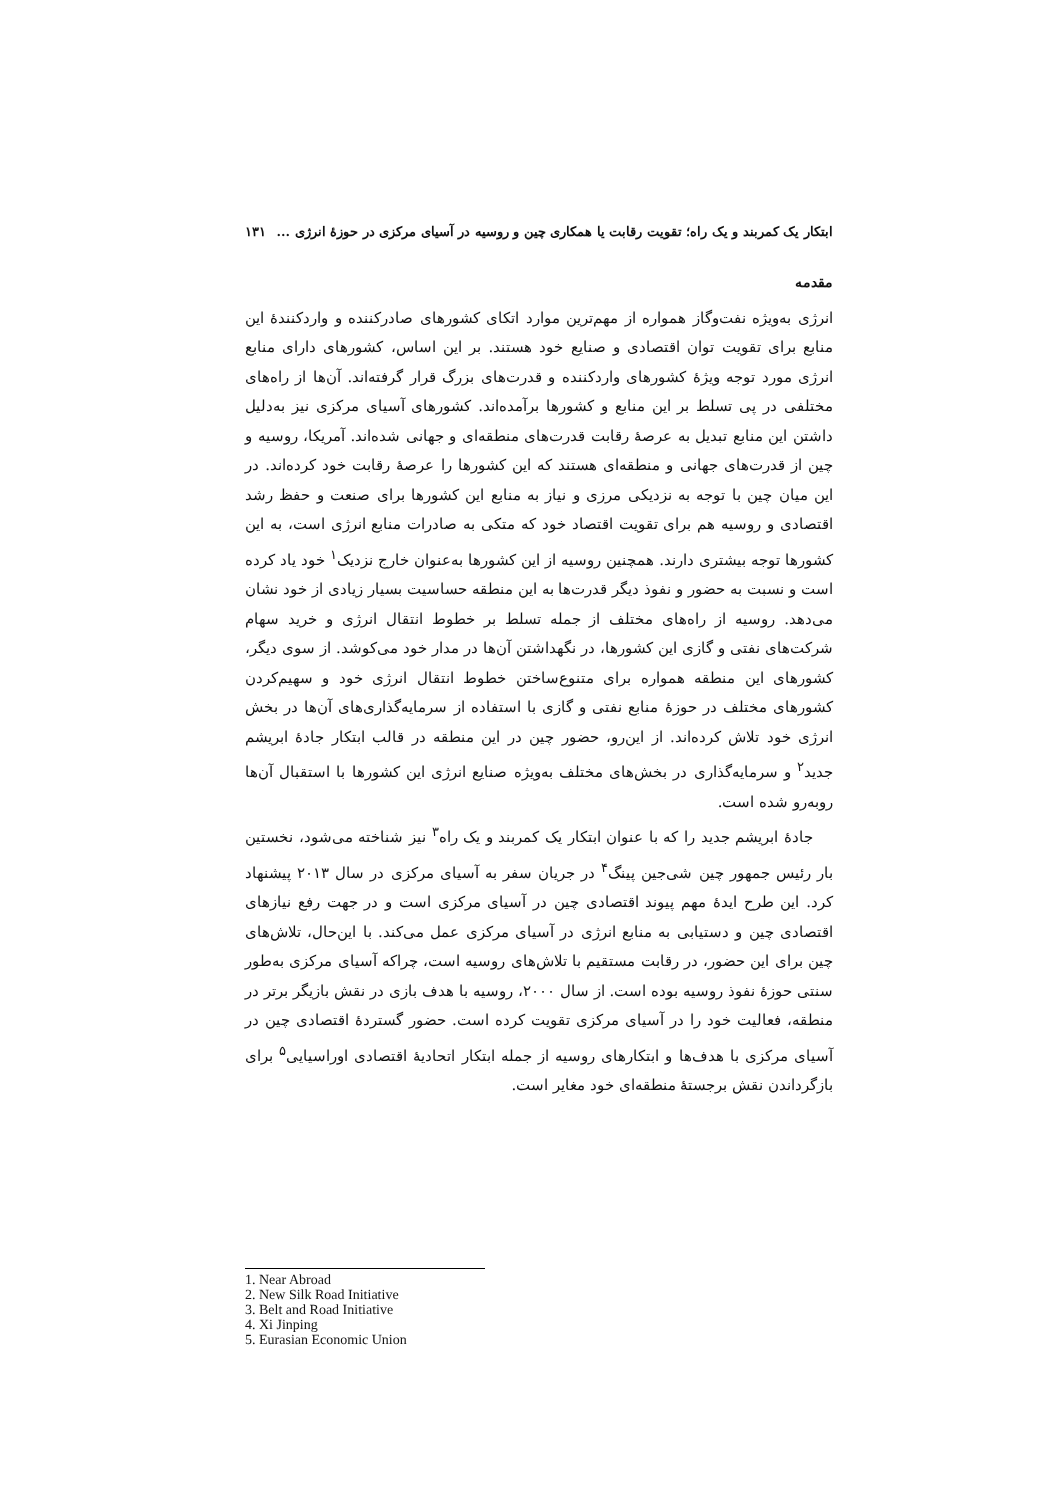ابتکار یک کمربند و یک راه؛ تقویت رقابت یا همکاری چین و روسیه در آسیای مرکزی در حوزهٔ انرژی ... ۱۳۱
مقدمه
انرژی به‌ویژه نفت‌وگاز همواره از مهم‌ترین موارد اتکای کشورهای صادرکننده و واردکنندهٔ این منابع برای تقویت توان اقتصادی و صنایع خود هستند. بر این اساس، کشورهای دارای منابع انرژی مورد توجه ویژهٔ کشورهای واردکننده و قدرت‌های بزرگ قرار گرفته‌اند. آن‌ها از راه‌های مختلفی در پی تسلط بر این منابع و کشورها برآمده‌اند. کشورهای آسیای مرکزی نیز به‌دلیل داشتن این منابع تبدیل به عرصهٔ رقابت قدرت‌های منطقه‌ای و جهانی شده‌اند. آمریکا، روسیه و چین از قدرت‌های جهانی و منطقه‌ای هستند که این کشورها را عرصهٔ رقابت خود کرده‌اند. در این میان چین با توجه به نزدیکی مرزی و نیاز به منابع این کشورها برای صنعت و حفظ رشد اقتصادی و روسیه هم برای تقویت اقتصاد خود که متکی به صادرات منابع انرژی است، به این کشورها توجه بیشتری دارند. همچنین روسیه از این کشورها به‌عنوان خارج نزدیک<sup>۱</sup> خود یاد کرده است و نسبت به حضور و نفوذ دیگر قدرت‌ها به این منطقه حساسیت بسیار زیادی از خود نشان می‌دهد. روسیه از راه‌های مختلف از جمله تسلط بر خطوط انتقال انرژی و خرید سهام شرکت‌های نفتی و گازی این کشورها، در نگهداشتن آن‌ها در مدار خود می‌کوشد. از سوی دیگر، کشورهای این منطقه همواره برای متنوع‌ساختن خطوط انتقال انرژی خود و سهیم‌کردن کشورهای مختلف در حوزهٔ منابع نفتی و گازی با استفاده از سرمایه‌گذاری‌های آن‌ها در بخش انرژی خود تلاش کرده‌اند. از این‌رو، حضور چین در این منطقه در قالب ابتکار جادهٔ ابریشم جدید<sup>۲</sup> و سرمایه‌گذاری در بخش‌های مختلف به‌ویژه صنایع انرژی این کشورها با استقبال آن‌ها روبه‌رو شده است.
جادهٔ ابریشم جدید را که با عنوان ابتکار یک کمربند و یک راه<sup>۳</sup> نیز شناخته می‌شود، نخستین بار رئیس جمهور چین شی‌جین پینگ<sup>۴</sup> در جریان سفر به آسیای مرکزی در سال ۲۰۱۳ پیشنهاد کرد. این طرح ایدهٔ مهم پیوند اقتصادی چین در آسیای مرکزی است و در جهت رفع نیازهای اقتصادی چین و دستیابی به منابع انرژی در آسیای مرکزی عمل می‌کند. با این‌حال، تلاش‌های چین برای این حضور، در رقابت مستقیم با تلاش‌های روسیه است، چراکه آسیای مرکزی به‌طور سنتی حوزهٔ نفوذ روسیه بوده است. از سال ۲۰۰۰، روسیه با هدف بازی در نقش بازیگر برتر در منطقه، فعالیت خود را در آسیای مرکزی تقویت کرده است. حضور گستردهٔ اقتصادی چین در آسیای مرکزی با هدف‌ها و ابتکارهای روسیه از جمله ابتکار اتحادیهٔ اقتصادی اوراسیایی<sup>۵</sup> برای بازگرداندن نقش برجستهٔ منطقه‌ای خود مغایر است.
1. Near Abroad
2. New Silk Road Initiative
3. Belt and Road Initiative
4. Xi Jinping
5. Eurasian Economic Union